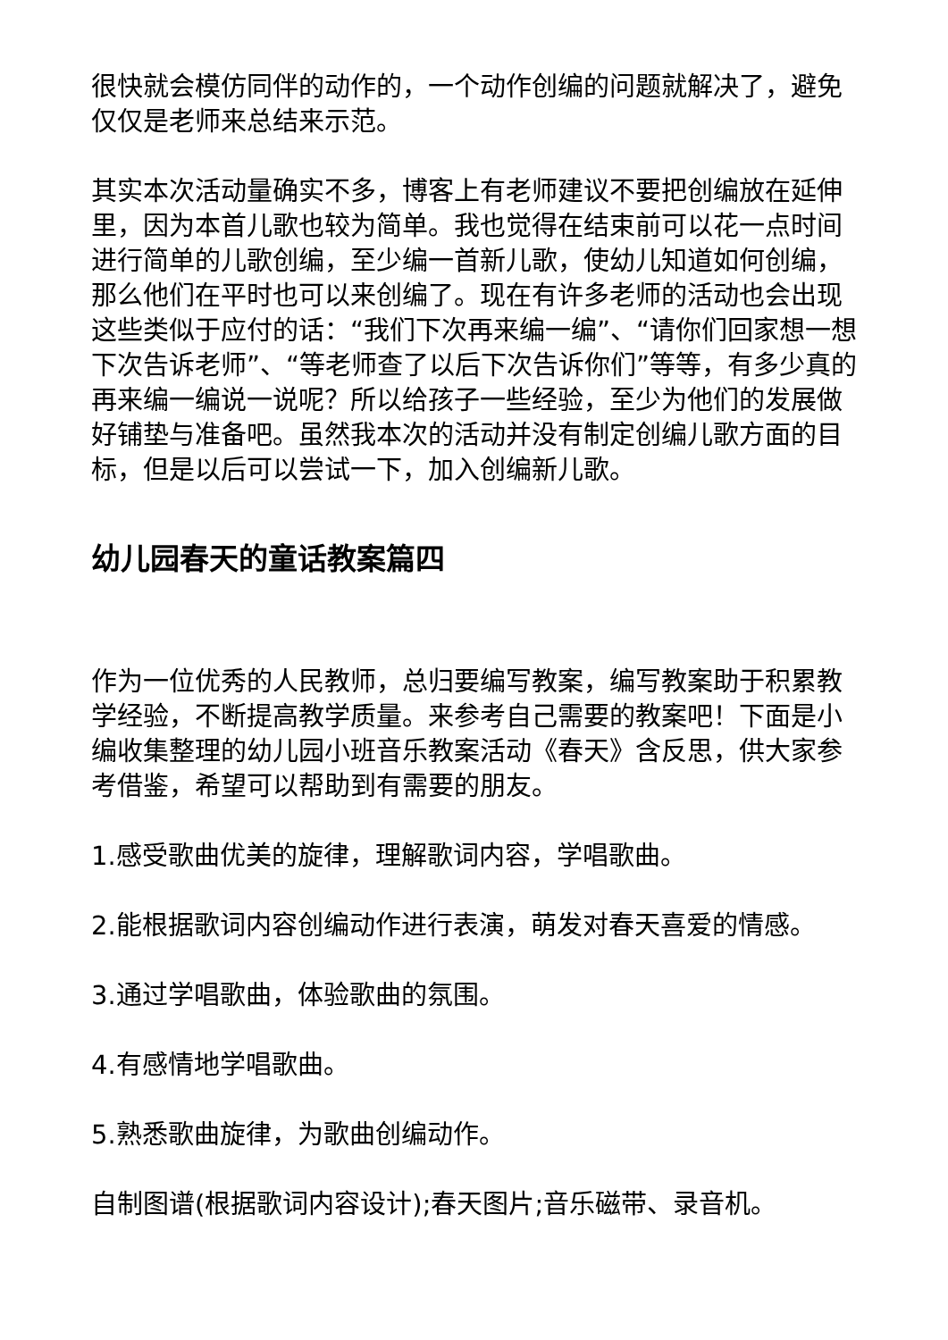很快就会模仿同伴的动作的，一个动作创编的问题就解决了，避免仅仅是老师来总结来示范。
其实本次活动量确实不多，博客上有老师建议不要把创编放在延伸里，因为本首儿歌也较为简单。我也觉得在结束前可以花一点时间进行简单的儿歌创编，至少编一首新儿歌，使幼儿知道如何创编，那么他们在平时也可以来创编了。现在有许多老师的活动也会出现这些类似于应付的话：“我们下次再来编一编”、“请你们回家想一想下次告诉老师”、“等老师查了以后下次告诉你们”等等，有多少真的再来编一编说一说呢？所以给孩子一些经验，至少为他们的发展做好铺垫与准备吧。虽然我本次的活动并没有制定创编儿歌方面的目标，但是以后可以尝试一下，加入创编新儿歌。
幼儿园春天的童话教案篇四
作为一位优秀的人民教师，总归要编写教案，编写教案助于积累教学经验，不断提高教学质量。来参考自己需要的教案吧！下面是小编收集整理的幼儿园小班音乐教案活动《春天》含反思，供大家参考借鉴，希望可以帮助到有需要的朋友。
1.感受歌曲优美的旋律，理解歌词内容，学唱歌曲。
2.能根据歌词内容创编动作进行表演，萌发对春天喜爱的情感。
3.通过学唱歌曲，体验歌曲的氛围。
4.有感情地学唱歌曲。
5.熟悉歌曲旋律，为歌曲创编动作。
自制图谱(根据歌词内容设计);春天图片;音乐磁带、录音机。